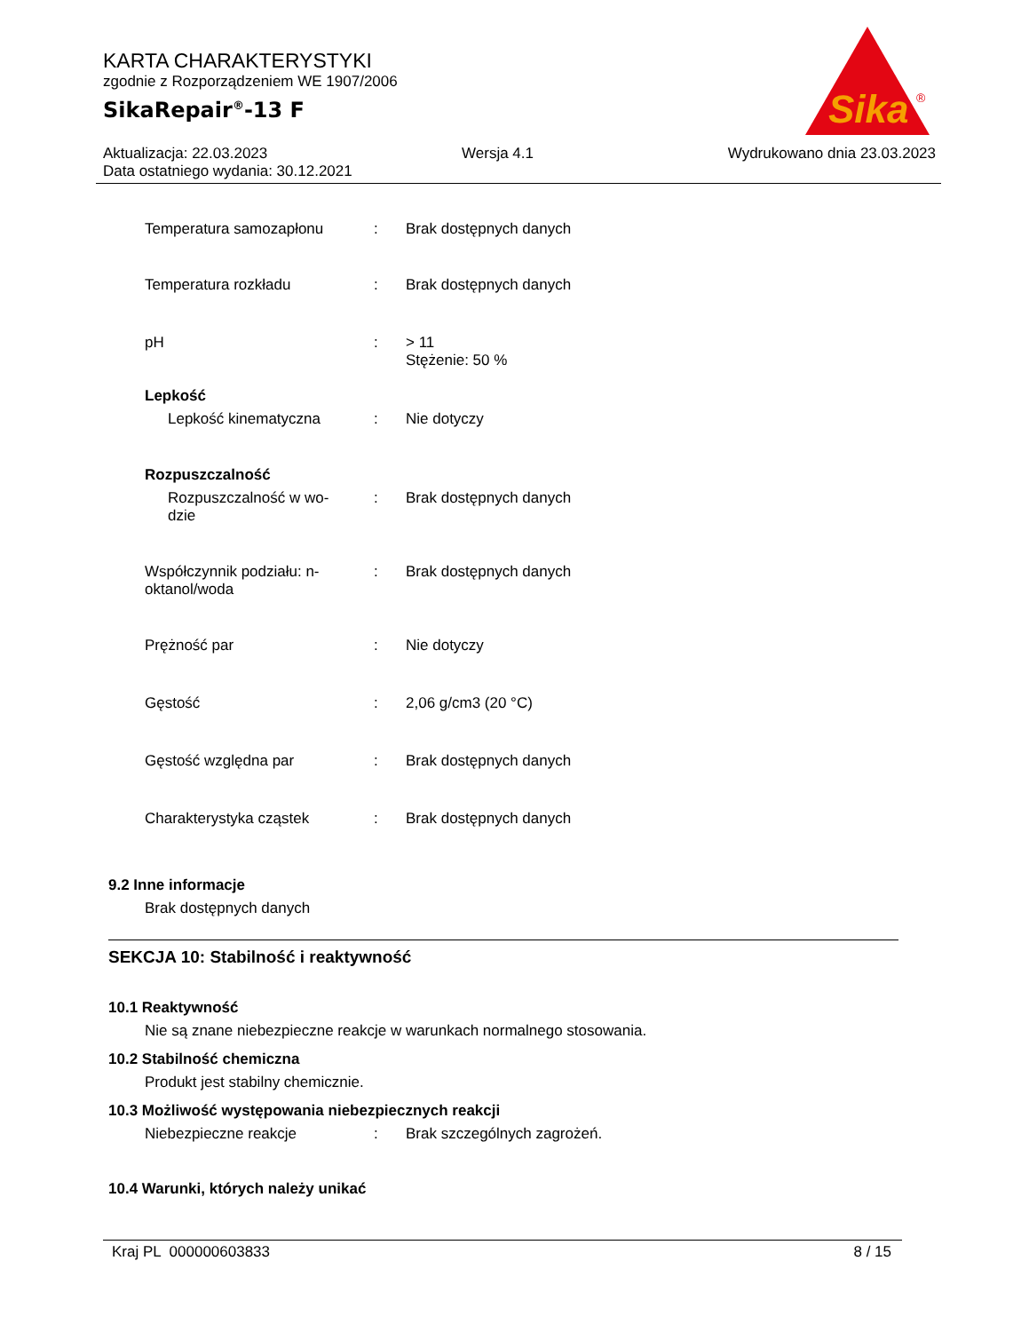KARTA CHARAKTERYSTYKI
zgodnie z Rozporządzeniem WE 1907/2006
SikaRepair<sup>®</sup>-13 F
Sika
®
Aktualizacja: 22.03.2023 Wersja 4.1 Wydrukowano dnia 23.03.2023
Data ostatniego wydania: 30.12.2021
Temperatura samozapłonu : Brak dostępnych danych
Temperatura rozkładu : Brak dostępnych danych
pH : > 11
Stężenie: 50 %
Lepkość
Lepkość kinematyczna : Nie dotyczy
Rozpuszczalność
Rozpuszczalność w wo-
dzie
: Brak dostępnych danych
Współczynnik podziału: n-
oktanol/woda
: Brak dostępnych danych
Prężność par : Nie dotyczy
Gęstość : 2,06 g/cm3 (20 °C)
Gęstość względna par : Brak dostępnych danych
Charakterystyka cząstek : Brak dostępnych danych
9.2 Inne informacje
Brak dostępnych danych
SEKCJA 10: Stabilność i reaktywność
10.1 Reaktywność
Nie są znane niebezpieczne reakcje w warunkach normalnego stosowania.
10.2 Stabilność chemiczna
Produkt jest stabilny chemicznie.
10.3 Możliwość występowania niebezpiecznych reakcji
Niebezpieczne reakcje : Brak szczególnych zagrożeń.
10.4 Warunki, których należy unikać
Kraj PL 000000603833 8 / 15